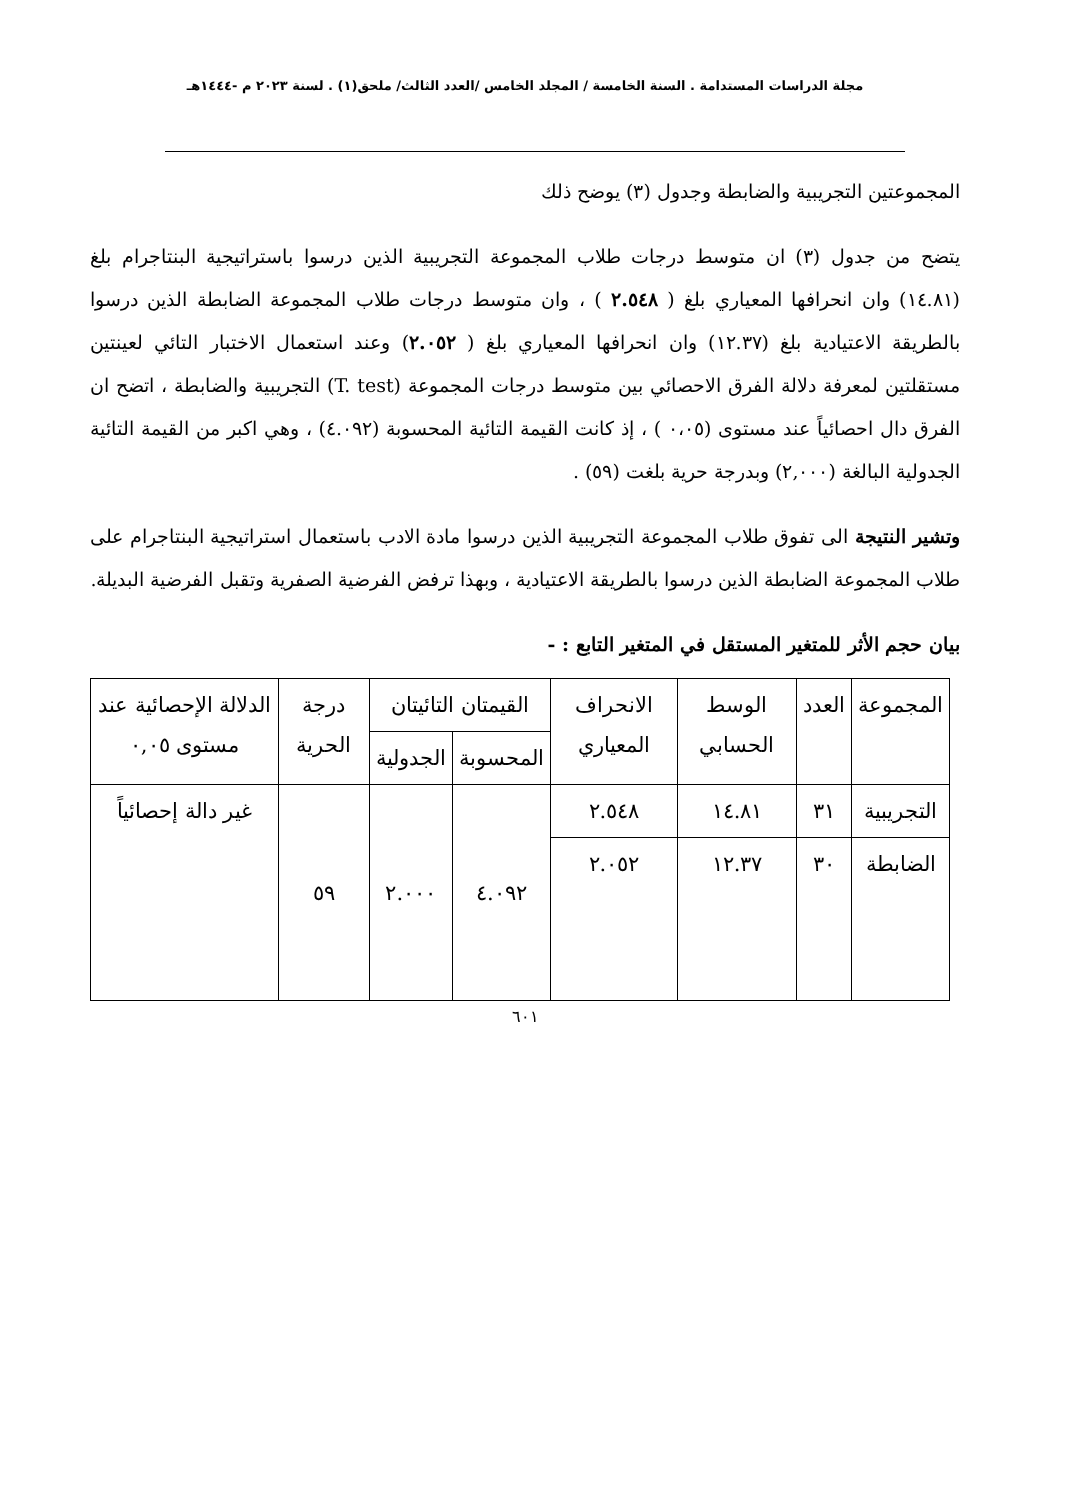مجلة الدراسات المستدامة . السنة الخامسة / المجلد الخامس /العدد الثالث/ ملحق(١) . لسنة ٢٠٢٣ م -١٤٤٤هـ
المجموعتين التجريبية والضابطة وجدول (٣) يوضح ذلك
يتضح من جدول (٣) ان متوسط درجات طلاب المجموعة التجريبية الذين درسوا باستراتيجية البنتاجرام بلغ (١٤.٨١) وان انحرافها المعياري بلغ ( ٢.٥٤٨ ) ، وان متوسط درجات طلاب المجموعة الضابطة الذين درسوا بالطريقة الاعتيادية بلغ (١٢.٣٧) وان انحرافها المعياري بلغ ( ٢.٠٥٢) وعند استعمال الاختبار التائي لعينتين مستقلتين لمعرفة دلالة الفرق الاحصائي بين متوسط درجات المجموعة (T. test) التجريبية والضابطة ، اتضح ان الفرق دال احصائياً عند مستوى (٠،٠٥ ) ، إذ كانت القيمة التائية المحسوبة (٤.٠٩٢) ، وهي اكبر من القيمة التائية الجدولية البالغة (٢,٠٠٠) وبدرجة حرية بلغت (٥٩) .
وتشير النتيجة الى تفوق طلاب المجموعة التجريبية الذين درسوا مادة الادب باستعمال استراتيجية البنتاجرام على طلاب المجموعة الضابطة الذين درسوا بالطريقة الاعتيادية ، وبهذا ترفض الفرضية الصفرية وتقبل الفرضية البديلة.
بيان حجم الأثر للمتغير المستقل في المتغير التابع : -
| المجموعة | العدد | الوسط الحسابي | الانحراف المعياري | القيمتان التائيتان | | درجة الحرية | الدلالة الإحصائية عند مستوى ٠,٠٥ |
| --- | --- | --- | --- | --- | --- | --- | --- |
| | | | | المحسوبة | الجدولية | | |
| التجريبية | ٣١ | ١٤.٨١ | ٢.٥٤٨ | ٤.٠٩٢ | ٢.٠٠٠ | ٥٩ | غير دالة إحصائياً |
| الضابطة | ٣٠ | ١٢.٣٧ | ٢.٠٥٢ | | | | |
٦٠١